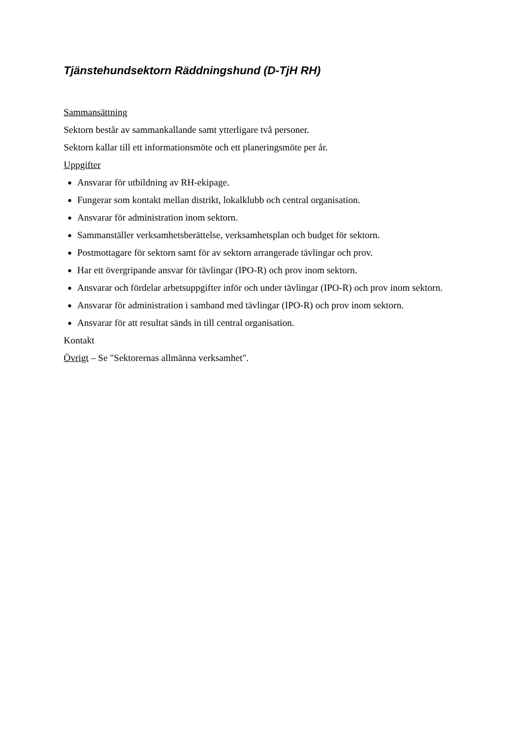Tjänstehundsektorn Räddningshund (D-TjH RH)
Sammansättning
Sektorn består av sammankallande samt ytterligare två personer.
Sektorn kallar till ett informationsmöte och ett planeringsmöte per år.
Uppgifter
Ansvarar för utbildning av RH-ekipage.
Fungerar som kontakt mellan distrikt, lokalklubb och central organisation.
Ansvarar för administration inom sektorn.
Sammanställer verksamhetsberättelse, verksamhetsplan och budget för sektorn.
Postmottagare för sektorn samt för av sektorn arrangerade tävlingar och prov.
Har ett övergripande ansvar för tävlingar (IPO-R) och prov inom sektorn.
Ansvarar och fördelar arbetsuppgifter inför och under tävlingar (IPO-R) och prov inom sektorn.
Ansvarar för administration i samband med tävlingar (IPO-R) och prov inom sektorn.
Ansvarar för att resultat sänds in till central organisation.
Kontakt
Övrigt – Se "Sektorernas allmänna verksamhet".